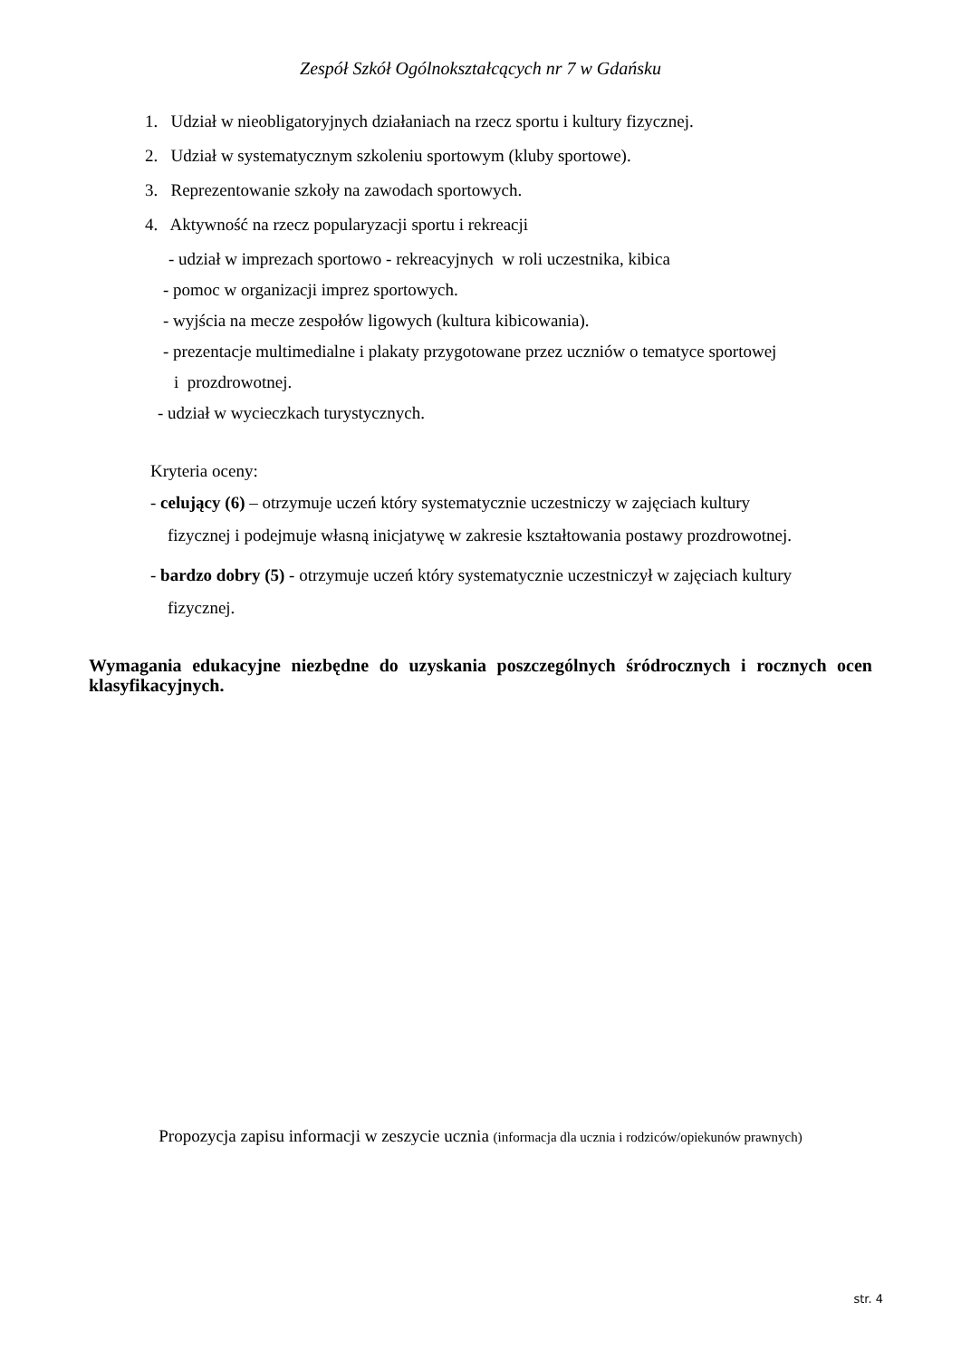Zespół Szkół Ogólnokształcących nr 7 w Gdańsku
1. Udział w nieobligatoryjnych działaniach na rzecz sportu i kultury fizycznej.
2. Udział w systematycznym szkoleniu sportowym (kluby sportowe).
3. Reprezentowanie szkoły na zawodach sportowych.
4. Aktywność na rzecz popularyzacji sportu i rekreacji
- udział w imprezach sportowo - rekreacyjnych w roli uczestnika, kibica
- pomoc w organizacji imprez sportowych.
- wyjścia na mecze zespołów ligowych (kultura kibicowania).
- prezentacje multimedialne i plakaty przygotowane przez uczniów o tematyce sportowej
i prozdrowotnej.
- udział w wycieczkach turystycznych.
Kryteria oceny:
- celujący (6) – otrzymuje uczeń który systematycznie uczestniczy w zajęciach kultury
fizycznej i podejmuje własną inicjatywę w zakresie kształtowania postawy prozdrowotnej.
- bardzo dobry (5) - otrzymuje uczeń który systematycznie uczestniczył w zajęciach kultury
fizycznej.
Wymagania edukacyjne niezbędne do uzyskania poszczególnych śródrocznych i rocznych ocen klasyfikacyjnych.
Propozycja zapisu informacji w zeszycie ucznia (informacja dla ucznia i rodziców/opiekunów prawnych)
str. 4